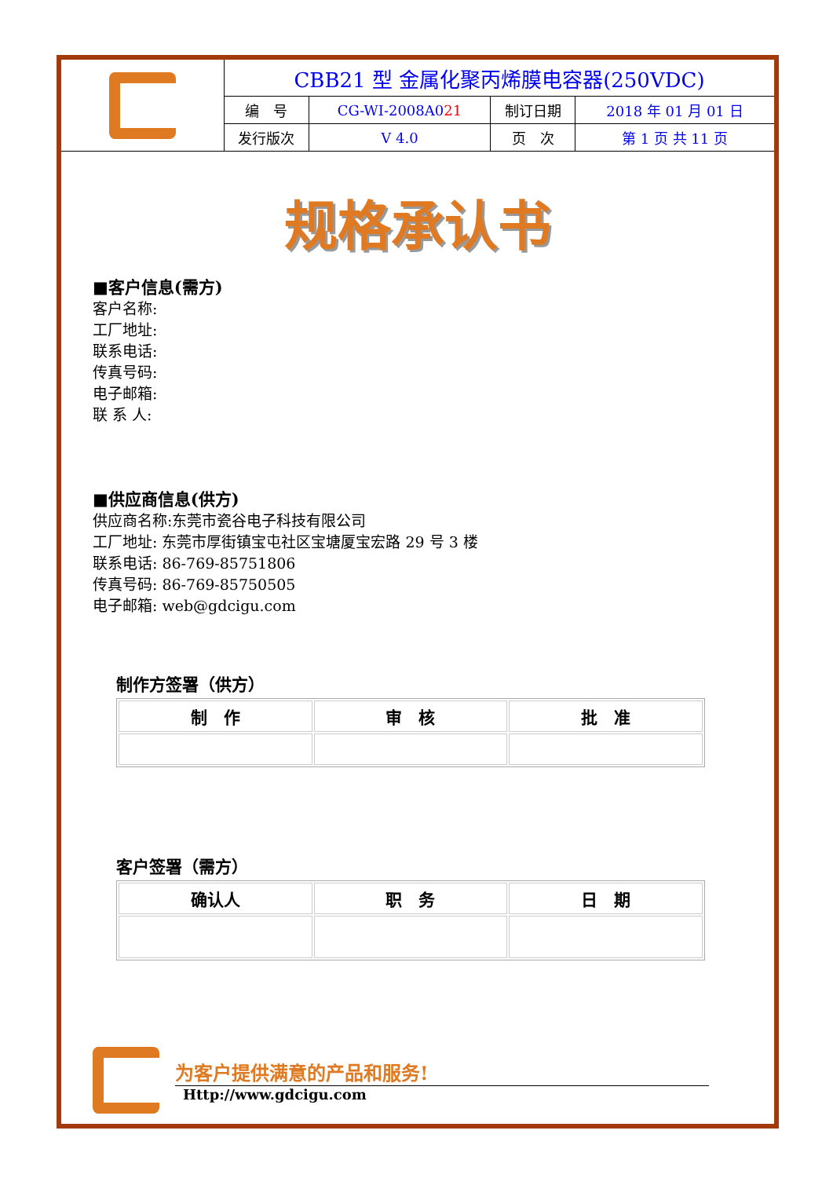| | CBB21 型 金属化聚丙烯膜电容器(250VDC) | | | |
| | 编 号 | CG-WI-2008A0 21 | 制订日期 | 2018 年 01 月 01 日 |
| | 发行版次 | V 4.0 | 页 次 | 第 1 页 共 11 页 |
规格承认书
■客户信息(需方)
客户名称:
工厂地址:
联系电话:
传真号码:
电子邮箱:
联 系 人:
■供应商信息(供方)
供应商名称:东莞市瓷谷电子科技有限公司
工厂地址: 东莞市厚街镇宝屯社区宝塘厦宝宏路 29 号 3 楼
联系电话: 86-769-85751806
传真号码: 86-769-85750505
电子邮箱: web@gdcigu.com
制作方签署（供方）
| 制 作 | 审 核 | 批 准 |
客户签署（需方）
| 确认人 | 职 务 | 日 期 |
为客户提供满意的产品和服务!
Http://www.gdcigu.com